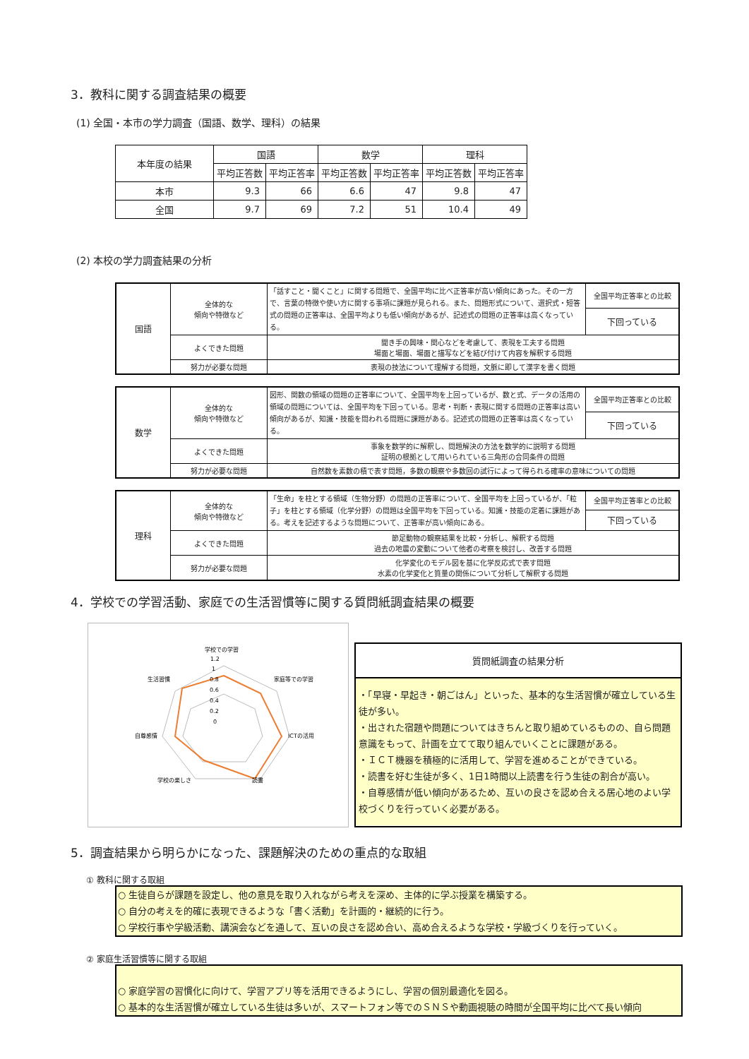3．教科に関する調査結果の概要
(1) 全国・本市の学力調査（国語、数学、理科）の結果
| 本年度の結果 | 国語 | | 数学 | | 理科 | |
| --- | --- | --- | --- | --- | --- | --- |
| | 平均正答数 | 平均正答率 | 平均正答数 | 平均正答率 | 平均正答数 | 平均正答率 |
| 本市 | 9.3 | 66 | 6.6 | 47 | 9.8 | 47 |
| 全国 | 9.7 | 69 | 7.2 | 51 | 10.4 | 49 |
(2) 本校の学力調査結果の分析
| 国語 | 全体的な 傾向や特徴など | 「話すこと・聞くこと」に関する問題で、全国平均に比べ正答率が高い傾向にあった。その一方で、言葉の特徴や使い方に関する事項に課題が見られる。また、問題形式について、選択式・短答式の問題の正答率は、全国平均よりも低い傾向があるが、記述式の問題の正答率は高くなっている。 | 全国平均正答率との比較 |
| | | | 下回っている |
| | よくできた問題 | 聞き手の興味・関心などを考慮して、表現を工夫する問題 場面と場面、場面と描写などを結び付けて内容を解釈する問題 | |
| | 努力が必要な問題 | 表現の技法について理解する問題，文脈に即して漢字を書く問題 | |
| 数学 | 全体的な 傾向や特徴など | 図形、関数の領域の問題の正答率について、全国平均を上回っているが、数と式、データの活用の領域の問題については、全国平均を下回っている。思考・判断・表現に関する問題の正答率は高い傾向があるが、知識・技能を問われる問題に課題がある。記述式の問題の正答率は高くなっている。 | 全国平均正答率との比較 |
| | | | 下回っている |
| | よくできた問題 | 事象を数学的に解釈し、問題解決の方法を数学的に説明する問題 証明の根拠として用いられている三角形の合同条件の問題 | |
| | 努力が必要な問題 | 自然数を素数の積で表す問題，多数の観察や多数回の試行によって得られる確率の意味についての問題 | |
| 理科 | 全体的な 傾向や特徴など | 「生命」を柱とする領域（生物分野）の問題の正答率について、全国平均を上回っているが、「粒子」を柱とする領域（化学分野）の問題は全国平均を下回っている。知識・技能の定着に課題がある。考えを記述するような問題について、正答率が高い傾向にある。 | 全国平均正答率との比較 |
| | | | 下回っている |
| | よくできた問題 | 節足動物の観察結果を比較・分析し、解釈する問題 過去の地震の変動について他者の考察を検討し、改善する問題 | |
| | 努力が必要な問題 | 化学変化のモデル図を基に化学反応式で表す問題 水素の化学変化と質量の関係について分析して解釈する問題 | |
4．学校での学習活動、家庭での生活習慣等に関する質問紙調査結果の概要
学校での学習
家庭等での学習
ICTの活用
読書
学校の楽しさ
自尊感情
生活習慣
1.2
1
0.8
0.6
0.4
0.2
0
質問紙調査の結果分析
・「早寝・早起き・朝ごはん」といった、基本的な生活習慣が確立している生徒が多い。
・出された宿題や問題についてはきちんと取り組めているものの、自ら問題意識をもって、計画を立てて取り組んでいくことに課題がある。
・ＩＣＴ機器を積極的に活用して、学習を進めることができている。
・読書を好む生徒が多く、1日1時間以上読書を行う生徒の割合が高い。
・自尊感情が低い傾向があるため、互いの良さを認め合える居心地のよい学校づくりを行っていく必要がある。
5．調査結果から明らかになった、課題解決のための重点的な取組
① 教科に関する取組
○ 生徒自らが課題を設定し、他の意見を取り入れながら考えを深め、主体的に学ぶ授業を構築する。
○ 自分の考えを的確に表現できるような「書く活動」を計画的・継続的に行う。
○ 学校行事や学級活動、講演会などを通して、互いの良さを認め合い、高め合えるような学校・学級づくりを行っていく。
② 家庭生活習慣等に関する取組
○ 家庭学習の習慣化に向けて、学習アプリ等を活用できるようにし、学習の個別最適化を図る。
○ 基本的な生活習慣が確立している生徒は多いが、スマートフォン等でのＳＮＳや動画視聴の時間が全国平均に比べて長い傾向